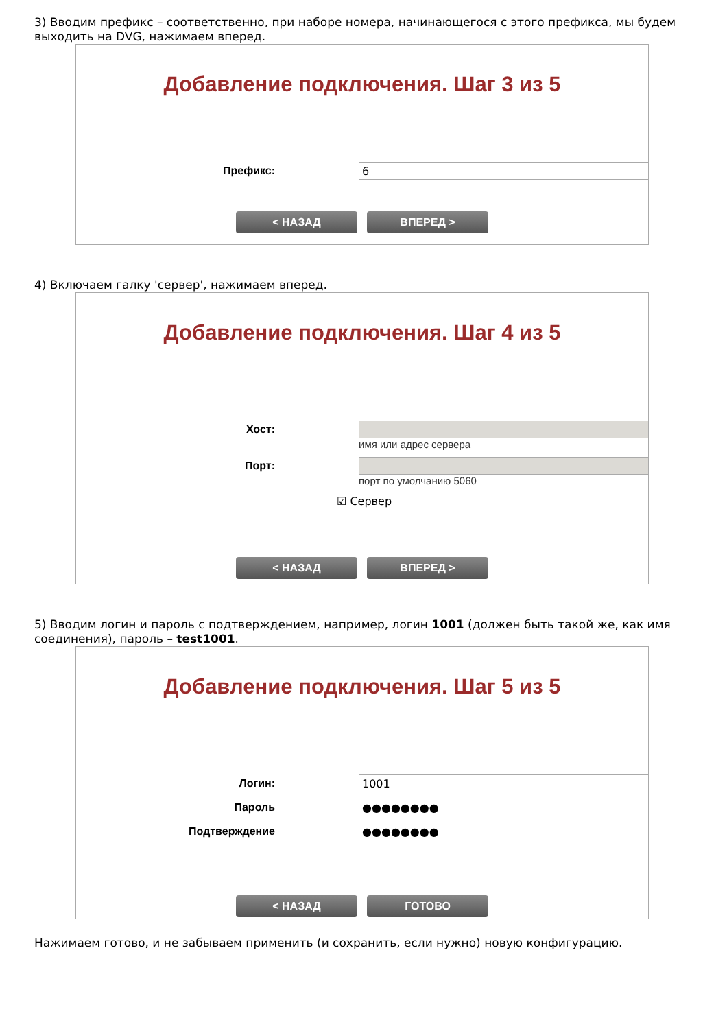3) Вводим префикс – соответственно, при наборе номера, начинающегося с этого префикса, мы будем выходить на DVG, нажимаем вперед.
Добавление подключения. Шаг 3 из 5
Префикс:
6
< НАЗАД ВПЕРЕД >
4) Включаем галку 'сервер', нажимаем вперед.
Добавление подключения. Шаг 4 из 5
Хост:
имя или адрес сервера
Порт:
порт по умолчанию 5060
☑ Сервер
< НАЗАД ВПЕРЕД >
5) Вводим логин и пароль с подтверждением, например, логин 1001 (должен быть такой же, как имя соединения), пароль – test1001.
Добавление подключения. Шаг 5 из 5
Логин:
1001
Пароль
●●●●●●●●
Подтверждение
●●●●●●●●
< НАЗАД ГОТОВО
Нажимаем готово, и не забываем применить (и сохранить, если нужно) новую конфигурацию.